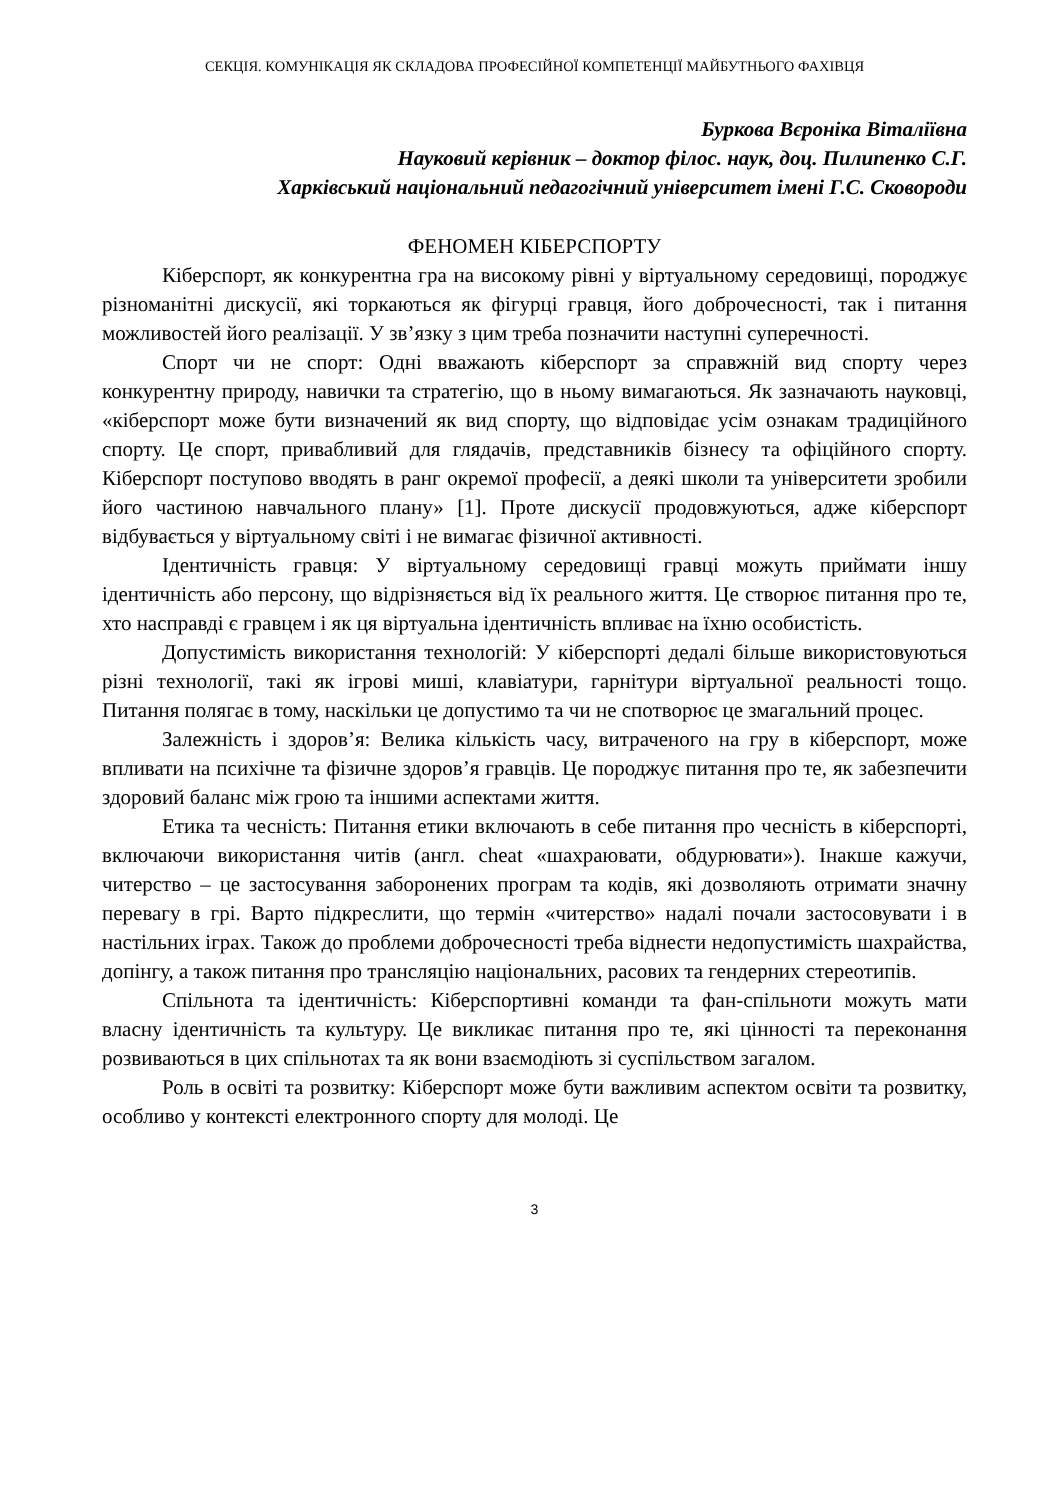СЕКЦІЯ. КОМУНІКАЦІЯ ЯК СКЛАДОВА ПРОФЕСІЙНОЇ КОМПЕТЕНЦІЇ МАЙБУТНЬОГО ФАХІВЦЯ
Буркова Вєроніка Віталіївна
Науковий керівник – доктор філос. наук, доц. Пилипенко С.Г.
Харківський національний педагогічний університет імені Г.С. Сковороди
ФЕНОМЕН КІБЕРСПОРТУ
Кіберспорт, як конкурентна гра на високому рівні у віртуальному середовищі, породжує різноманітні дискусії, які торкаються як фігурці гравця, його доброчесності, так і питання можливостей його реалізації. У зв’язку з цим треба позначити наступні суперечності.
Спорт чи не спорт: Одні вважають кіберспорт за справжній вид спорту через конкурентну природу, навички та стратегію, що в ньому вимагаються. Як зазначають науковці, «кіберспорт може бути визначений як вид спорту, що відповідає усім ознакам традиційного спорту. Це спорт, привабливий для глядачів, представників бізнесу та офіційного спорту. Кіберспорт поступово вводять в ранг окремої професії, а деякі школи та університети зробили його частиною навчального плану» [1]. Проте дискусії продовжуються, адже кіберспорт відбувається у віртуальному світі і не вимагає фізичної активності.
Ідентичність гравця: У віртуальному середовищі гравці можуть приймати іншу ідентичність або персону, що відрізняється від їх реального життя. Це створює питання про те, хто насправді є гравцем і як ця віртуальна ідентичність впливає на їхню особистість.
Допустимість використання технологій: У кіберспорті дедалі більше використовуються різні технології, такі як ігрові миші, клавіатури, гарнітури віртуальної реальності тощо. Питання полягає в тому, наскільки це допустимо та чи не спотворює це змагальний процес.
Залежність і здоров’я: Велика кількість часу, витраченого на гру в кіберспорт, може впливати на психічне та фізичне здоров’я гравців. Це породжує питання про те, як забезпечити здоровий баланс між грою та іншими аспектами життя.
Етика та чесність: Питання етики включають в себе питання про чесність в кіберспорті, включаючи використання читів (англ. cheat «шахраювати, обдурювати»). Інакше кажучи, читерство – це застосування заборонених програм та кодів, які дозволяють отримати значну перевагу в грі. Варто підкреслити, що термін «читерство» надалі почали застосовувати і в настільних іграх. Також до проблеми доброчесності треба віднести недопустимість шахрайства, допінгу, а також питання про трансляцію національних, расових та гендерних стереотипів.
Спільнота та ідентичність: Кіберспортивні команди та фан-спільноти можуть мати власну ідентичність та культуру. Це викликає питання про те, які цінності та переконання розвиваються в цих спільнотах та як вони взаємодіють зі суспільством загалом.
Роль в освіті та розвитку: Кіберспорт може бути важливим аспектом освіти та розвитку, особливо у контексті електронного спорту для молоді. Це
3